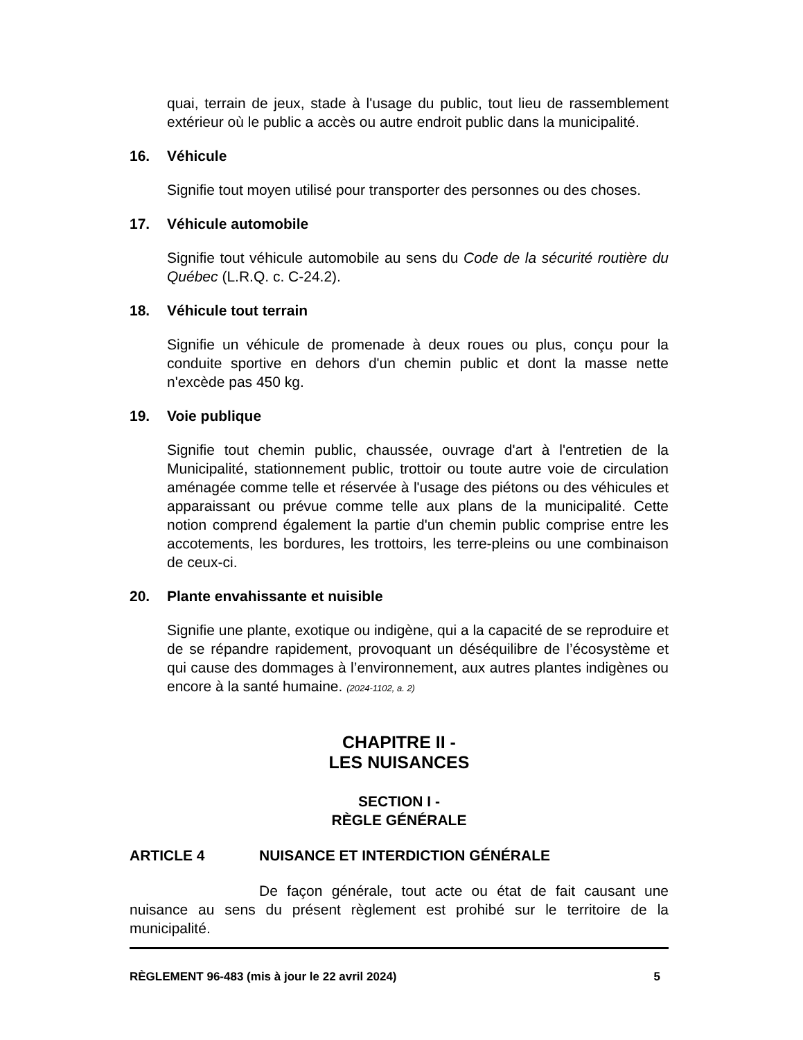quai, terrain de jeux, stade à l'usage du public, tout lieu de rassemblement extérieur où le public a accès ou autre endroit public dans la municipalité.
16. Véhicule
Signifie tout moyen utilisé pour transporter des personnes ou des choses.
17. Véhicule automobile
Signifie tout véhicule automobile au sens du Code de la sécurité routière du Québec (L.R.Q. c. C-24.2).
18. Véhicule tout terrain
Signifie un véhicule de promenade à deux roues ou plus, conçu pour la conduite sportive en dehors d'un chemin public et dont la masse nette n'excède pas 450 kg.
19. Voie publique
Signifie tout chemin public, chaussée, ouvrage d'art à l'entretien de la Municipalité, stationnement public, trottoir ou toute autre voie de circulation aménagée comme telle et réservée à l'usage des piétons ou des véhicules et apparaissant ou prévue comme telle aux plans de la municipalité. Cette notion comprend également la partie d'un chemin public comprise entre les accotements, les bordures, les trottoirs, les terre-pleins ou une combinaison de ceux-ci.
20. Plante envahissante et nuisible
Signifie une plante, exotique ou indigène, qui a la capacité de se reproduire et de se répandre rapidement, provoquant un déséquilibre de l’écosystème et qui cause des dommages à l’environnement, aux autres plantes indigènes ou encore à la santé humaine. (2024-1102, a. 2)
CHAPITRE II -
LES NUISANCES
SECTION I -
RÈGLE GÉNÉRALE
ARTICLE 4 NUISANCE ET INTERDICTION GÉNÉRALE
De façon générale, tout acte ou état de fait causant une nuisance au sens du présent règlement est prohibé sur le territoire de la municipalité.
RÈGLEMENT 96-483 (mis à jour le 22 avril 2024) 5